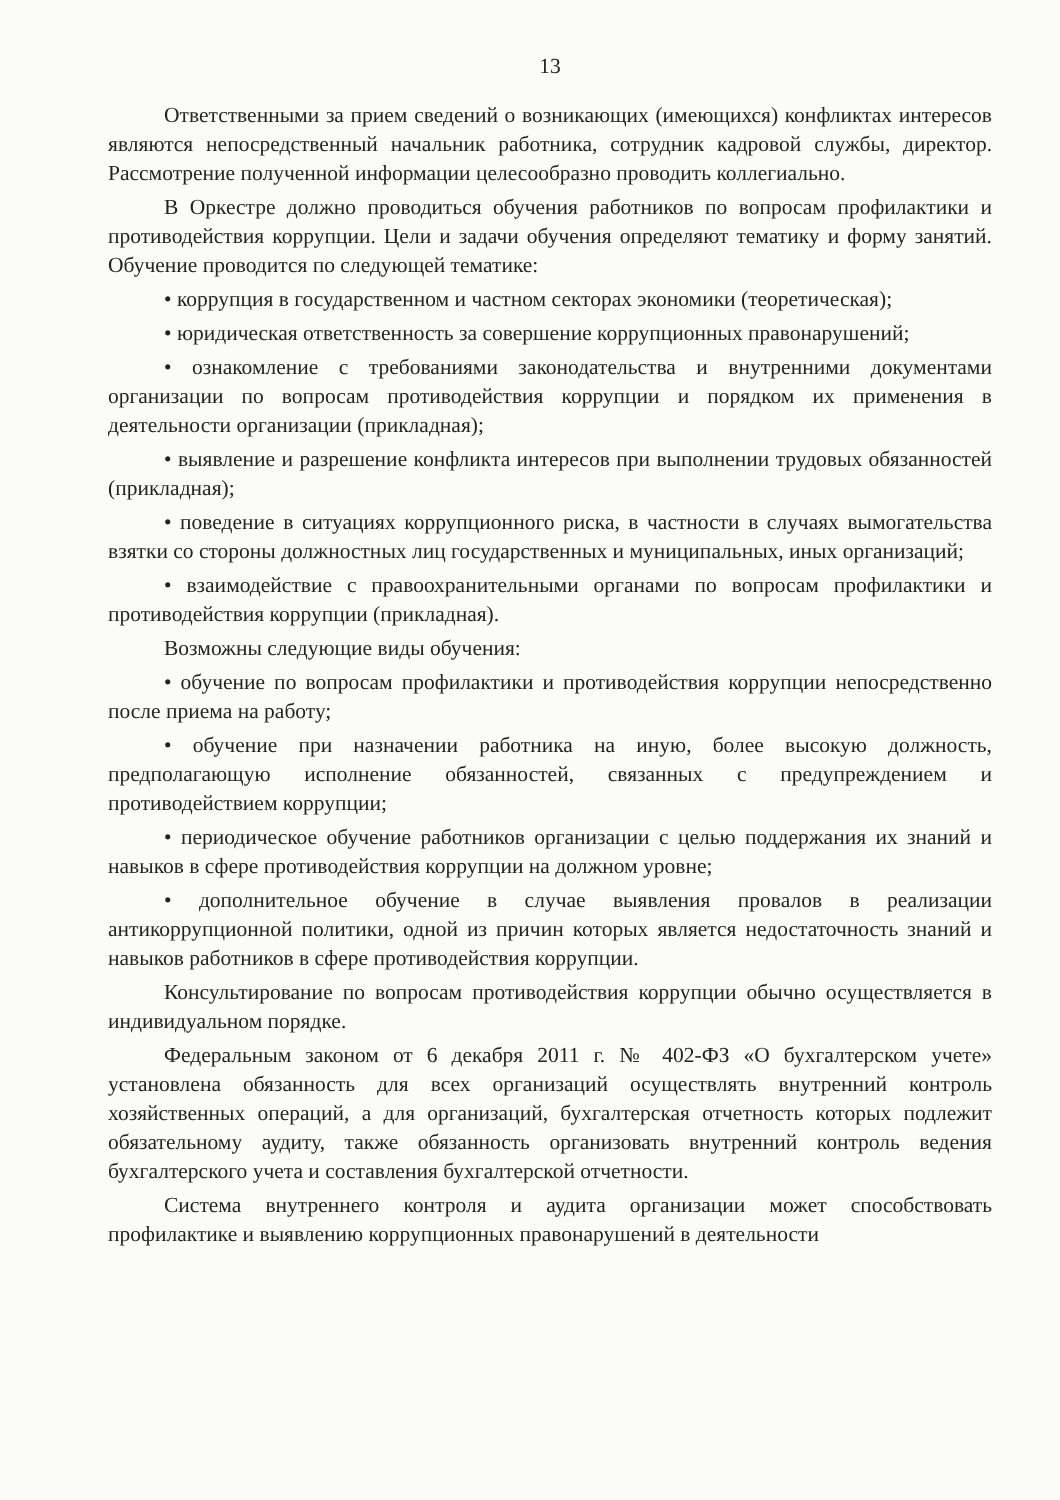13
Ответственными за прием сведений о возникающих (имеющихся) конфликтах интересов являются непосредственный начальник работника, сотрудник кадровой службы, директор. Рассмотрение полученной информации целесообразно проводить коллегиально.
В Оркестре должно проводиться обучения работников по вопросам профилактики и противодействия коррупции. Цели и задачи обучения определяют тематику и форму занятий. Обучение проводится по следующей тематике:
• коррупция в государственном и частном секторах экономики (теоретическая);
• юридическая ответственность за совершение коррупционных правонарушений;
• ознакомление с требованиями законодательства и внутренними документами организации по вопросам противодействия коррупции и порядком их применения в деятельности организации (прикладная);
• выявление и разрешение конфликта интересов при выполнении трудовых обязанностей (прикладная);
• поведение в ситуациях коррупционного риска, в частности в случаях вымогательства взятки со стороны должностных лиц государственных и муниципальных, иных организаций;
• взаимодействие с правоохранительными органами по вопросам профилактики и противодействия коррупции (прикладная).
Возможны следующие виды обучения:
• обучение по вопросам профилактики и противодействия коррупции непосредственно после приема на работу;
• обучение при назначении работника на иную, более высокую должность, предполагающую исполнение обязанностей, связанных с предупреждением и противодействием коррупции;
• периодическое обучение работников организации с целью поддержания их знаний и навыков в сфере противодействия коррупции на должном уровне;
• дополнительное обучение в случае выявления провалов в реализации антикоррупционной политики, одной из причин которых является недостаточность знаний и навыков работников в сфере противодействия коррупции.
Консультирование по вопросам противодействия коррупции обычно осуществляется в индивидуальном порядке.
Федеральным законом от 6 декабря 2011 г. № 402-ФЗ «О бухгалтерском учете» установлена обязанность для всех организаций осуществлять внутренний контроль хозяйственных операций, а для организаций, бухгалтерская отчетность которых подлежит обязательному аудиту, также обязанность организовать внутренний контроль ведения бухгалтерского учета и составления бухгалтерской отчетности.
Система внутреннего контроля и аудита организации может способствовать профилактике и выявлению коррупционных правонарушений в деятельности